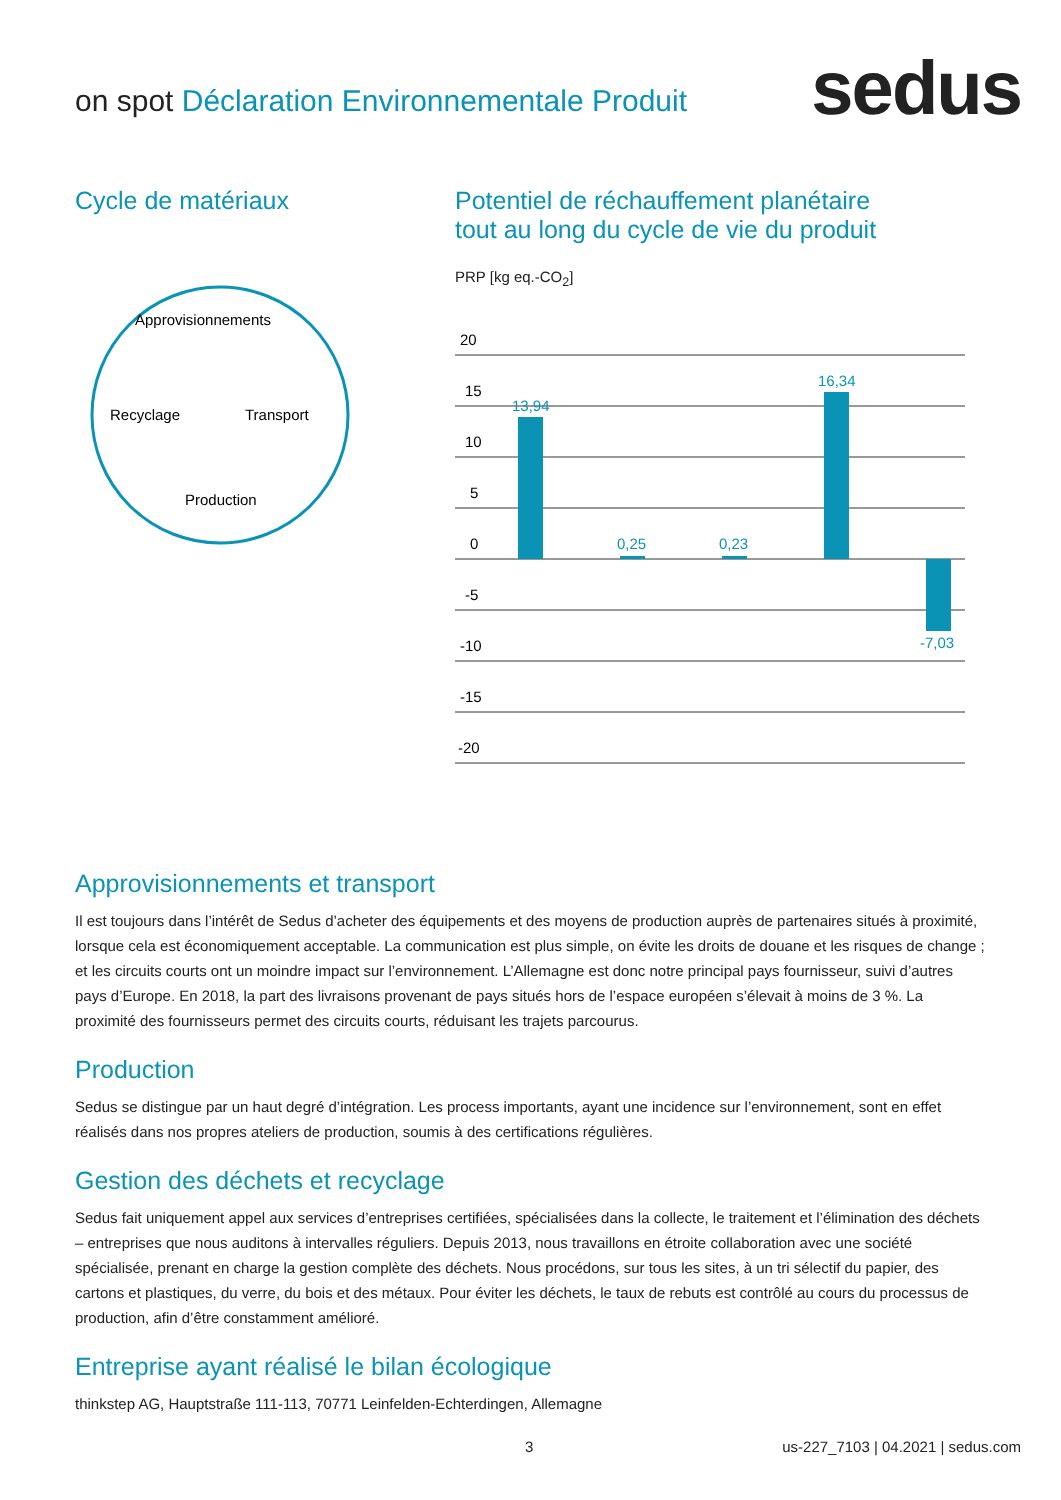on spot Déclaration Environnementale Produit
sedus
Cycle de matériaux
Approvisionnements
Recyclage
Transport
Production
Potentiel de réchauffement planétaire
tout au long du cycle de vie du produit
PRP [kg eq.-CO<sub>2</sub>]
20
15
10
5
0
-5
-10
-15
-20
13,94
0,25
0,23
16,34
-7,03
Approvisionnements et transport
Il est toujours dans l’intérêt de Sedus d’acheter des équipements et des moyens de production auprès de partenaires situés à proximité, lorsque cela est économiquement acceptable. La communication est plus simple, on évite les droits de douane et les risques de change ; et les circuits courts ont un moindre impact sur l’environnement. L’Allemagne est donc notre principal pays fournisseur, suivi d’autres pays d’Europe. En 2018, la part des livraisons provenant de pays situés hors de l’espace européen s’élevait à moins de 3 %. La proximité des fournisseurs permet des circuits courts, réduisant les trajets parcourus.
Production
Sedus se distingue par un haut degré d’intégration. Les process importants, ayant une incidence sur l’environnement, sont en effet réalisés dans nos propres ateliers de production, soumis à des certifications régulières.
Gestion des déchets et recyclage
Sedus fait uniquement appel aux services d’entreprises certifiées, spécialisées dans la collecte, le traitement et l’élimination des déchets – entreprises que nous auditons à intervalles réguliers. Depuis 2013, nous travaillons en étroite collaboration avec une société spécialisée, prenant en charge la gestion complète des déchets. Nous procédons, sur tous les sites, à un tri sélectif du papier, des cartons et plastiques, du verre, du bois et des métaux. Pour éviter les déchets, le taux de rebuts est contrôlé au cours du processus de production, afin d’être constamment amélioré.
Entreprise ayant réalisé le bilan écologique
thinkstep AG, Hauptstraße 111-113, 70771 Leinfelden-Echterdingen, Allemagne
3 us-227_7103 | 04.2021 | sedus.com